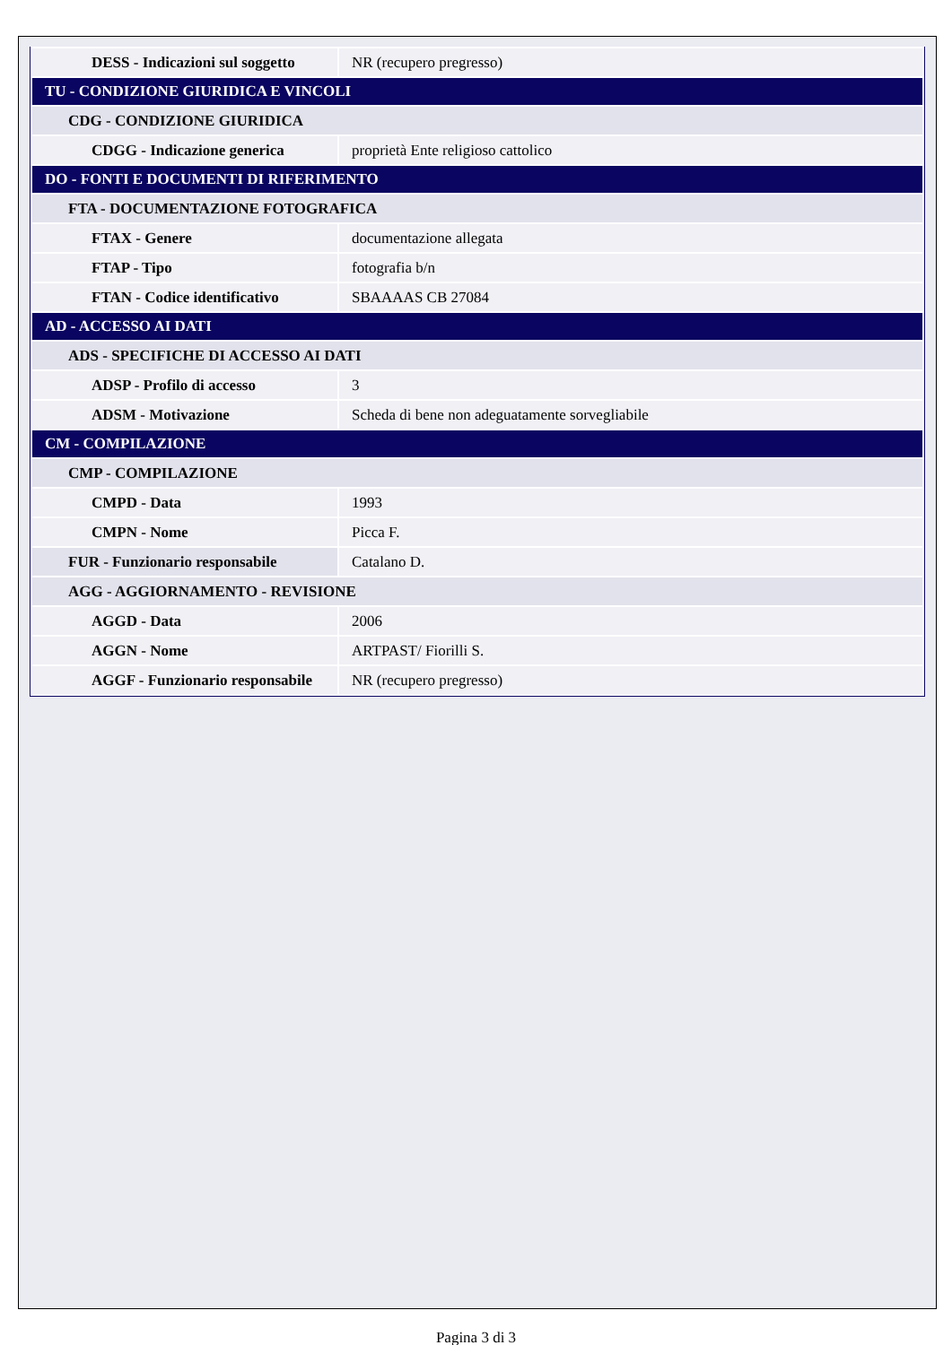| DESS - Indicazioni sul soggetto | NR (recupero pregresso) |
| TU - CONDIZIONE GIURIDICA E VINCOLI | |
| CDG - CONDIZIONE GIURIDICA | |
| CDGG - Indicazione generica | proprietà Ente religioso cattolico |
| DO - FONTI E DOCUMENTI DI RIFERIMENTO | |
| FTA - DOCUMENTAZIONE FOTOGRAFICA | |
| FTAX - Genere | documentazione allegata |
| FTAP - Tipo | fotografia b/n |
| FTAN - Codice identificativo | SBAAAAS CB 27084 |
| AD - ACCESSO AI DATI | |
| ADS - SPECIFICHE DI ACCESSO AI DATI | |
| ADSP - Profilo di accesso | 3 |
| ADSM - Motivazione | Scheda di bene non adeguatamente sorvegliabile |
| CM - COMPILAZIONE | |
| CMP - COMPILAZIONE | |
| CMPD - Data | 1993 |
| CMPN - Nome | Picca F. |
| FUR - Funzionario responsabile | Catalano D. |
| AGG - AGGIORNAMENTO - REVISIONE | |
| AGGD - Data | 2006 |
| AGGN - Nome | ARTPAST/ Fiorilli S. |
| AGGF - Funzionario responsabile | NR (recupero pregresso) |
Pagina 3 di 3